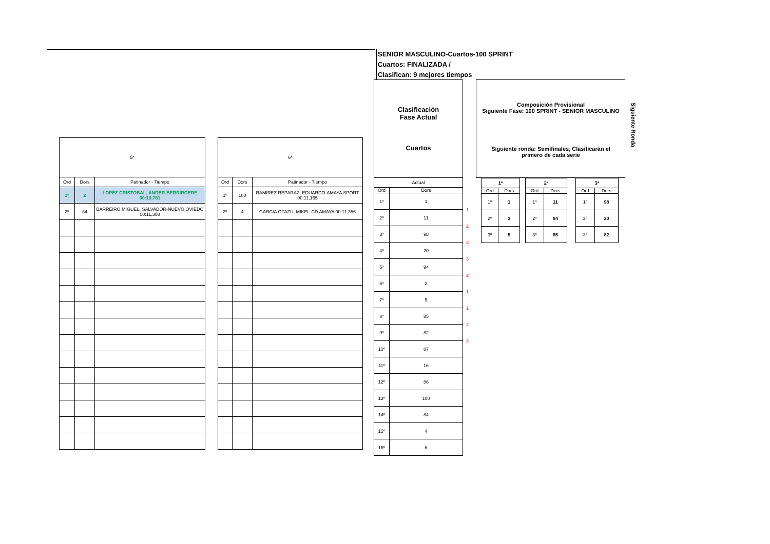SENIOR MASCULINO-Cuartos-100 SPRINT
Cuartos: FINALIZADA /
Clasifican: 9 mejores tiempos
| 5ª | | |
| --- | --- | --- |
| Ord | Dors | Patinador - Tiempo |
| 1º | 2 | LOPEZ CRISTOBAL, ANDER-BERRIROERE 00:10,781 |
| 2º | 84 | BARREIRO MIGUEL, SALVADOR-NUEVO OVIEDO 00:11,308 |
| 6ª | | |
| --- | --- | --- |
| Ord | Dors | Patinador - Tiempo |
| 1º | 100 | RAMIREZ REPARAZ, EDUARDO-AMAYA SPORT 00:11,165 |
| 2º | 4 | GARCIA OTAZU, MIKEL-CD AMAYA 00:11,356 |
| Clasificación Fase Actual Cuartos | |
| --- | --- |
| Actual | |
| Ord | Dors |
| 1º | 1 |
| 2º | 11 |
| 3º | 98 |
| 4º | 20 |
| 5º | 94 |
| 6º | 2 |
| 7º | 5 |
| 8º | 85 |
| 9º | 82 |
| 10º | 87 |
| 11º | 16 |
| 12º | 86 |
| 13º | 100 |
| 14º | 84 |
| 15º | 4 |
| 16º | 6 |
1
2
3
3
2
1
1
2
3
Composición Provisional
Siguiente Fase: 100 SPRINT - SENIOR MASCULINO
Siguiente ronda: Semifinales, Clasificarán el
primero de cada serie
Siguiente Ronda
| 1ª | |
| --- | --- |
| Ord | Dors |
| 1º | 1 |
| 2º | 2 |
| 3º | 5 |
| 2ª | |
| --- | --- |
| Ord | Dors |
| 1º | 11 |
| 2º | 94 |
| 3º | 85 |
| 3ª | |
| --- | --- |
| Ord | Dors |
| 1º | 98 |
| 2º | 20 |
| 3º | 82 |